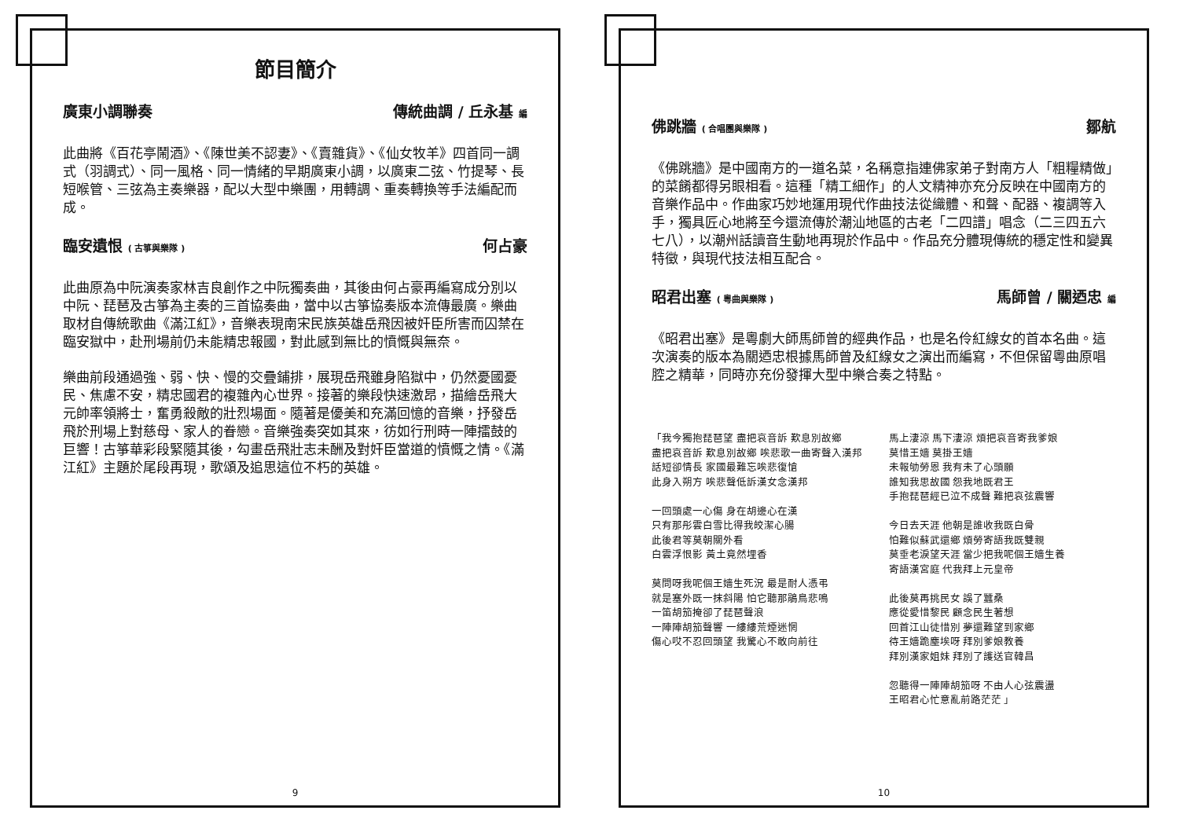節目簡介
廣東小調聯奏 傳統曲調 / 丘永基 編
此曲將《百花亭鬧酒》、《陳世美不認妻》、《賣雜貨》、《仙女牧羊》四首同一調式（羽調式）、同一風格、同一情緒的早期廣東小調，以廣東二弦、竹提琴、長短喉管、三弦為主奏樂器，配以大型中樂團，用轉調、重奏轉換等手法編配而成。
臨安遺恨 ( 古箏與樂隊 ) 何占豪
此曲原為中阮演奏家林吉良創作之中阮獨奏曲，其後由何占豪再編寫成分別以中阮、琵琶及古箏為主奏的三首協奏曲，當中以古箏協奏版本流傳最廣。樂曲取材自傳統歌曲《滿江紅》，音樂表現南宋民族英雄岳飛因被奸臣所害而囚禁在臨安獄中，赴刑場前仍未能精忠報國，對此感到無比的憤慨與無奈。
樂曲前段通過強、弱、快、慢的交疊鋪排，展現岳飛雖身陷獄中，仍然憂國憂民、焦慮不安，精忠國君的複雜內心世界。接著的樂段快速激昂，描繪岳飛大元帥率領將士，奮勇殺敵的壯烈場面。隨著是優美和充滿回憶的音樂，抒發岳飛於刑場上對慈母、家人的眷戀。音樂強奏突如其來，彷如行刑時一陣擂鼓的巨響！古箏華彩段緊隨其後，勾畫岳飛壯志未酬及對奸臣當道的憤慨之情。《滿江紅》主題於尾段再現，歌頌及追思這位不朽的英雄。
9
佛跳牆 ( 合唱團與樂隊 ) 鄒航
《佛跳牆》是中國南方的一道名菜，名稱意指連佛家弟子對南方人「粗糧精做」的菜餚都得另眼相看。這種「精工細作」的人文精神亦充分反映在中國南方的音樂作品中。作曲家巧妙地運用現代作曲技法從織體、和聲、配器、複調等入手，獨具匠心地將至今還流傳於潮汕地區的古老「二四譜」唱念（二三四五六七八），以潮州話讀音生動地再現於作品中。作品充分體現傳統的穩定性和變異特徵，與現代技法相互配合。
昭君出塞 ( 粵曲與樂隊 ) 馬師曾 / 關迺忠 編
《昭君出塞》是粵劇大師馬師曾的經典作品，也是名伶紅線女的首本名曲。這次演奏的版本為關迺忠根據馬師曾及紅線女之演出而編寫，不但保留粵曲原唱腔之精華，同時亦充份發揮大型中樂合奏之特點。
「我今獨抱琵琶望 盡把哀音訴 歎息別故鄉
盡把哀音訴 歎息別故鄉 唉悲歌一曲寄聲入漢邦
話短卻情長 家國最難忘唉悲復愴
此身入朔方 唉悲聲低訴漢女念漢邦
一回頭處一心傷 身在胡邊心在漢
只有那彤雲白雪比得我皎潔心腸
此後君等莫朝關外看
白雲浮恨影 黃土竟然埋香
莫問呀我呢個王嬙生死況 最是耐人憑弔
就是塞外既一抹斜陽 怕它聽那鵑鳥悲鳴
一笛胡笳掩卻了琵琶聲浪
一陣陣胡笳聲響 一縷縷荒煙迷惘
傷心哎不忍回頭望 我驚心不敢向前往
馬上淒涼 馬下淒涼 煩把哀音寄我爹娘
莫惜王嬙 莫掛王嬙
未報劬勞恩 我有未了心頭願
誰知我思故國 怨我地既君王
手抱琵琶經已泣不成聲 難把哀弦震響
今日去天涯 他朝是誰收我既白骨
怕難似蘇武還鄉 煩勞寄語我既雙親
莫垂老淚望天涯 當少把我呢個王嬙生養
寄語漢宮庭 代我拜上元皇帝
此後莫再挑民女 誤了蠶桑
應從愛惜黎民 顧念民生著想
回首江山徒惜別 夢還難望到家鄉
待王嬙跪塵埃呀 拜別爹娘教養
拜別漢家姐妹 拜別了護送官韓昌
忽聽得一陣陣胡笳呀 不由人心弦震盪
王昭君心忙意亂前路茫茫 」
10